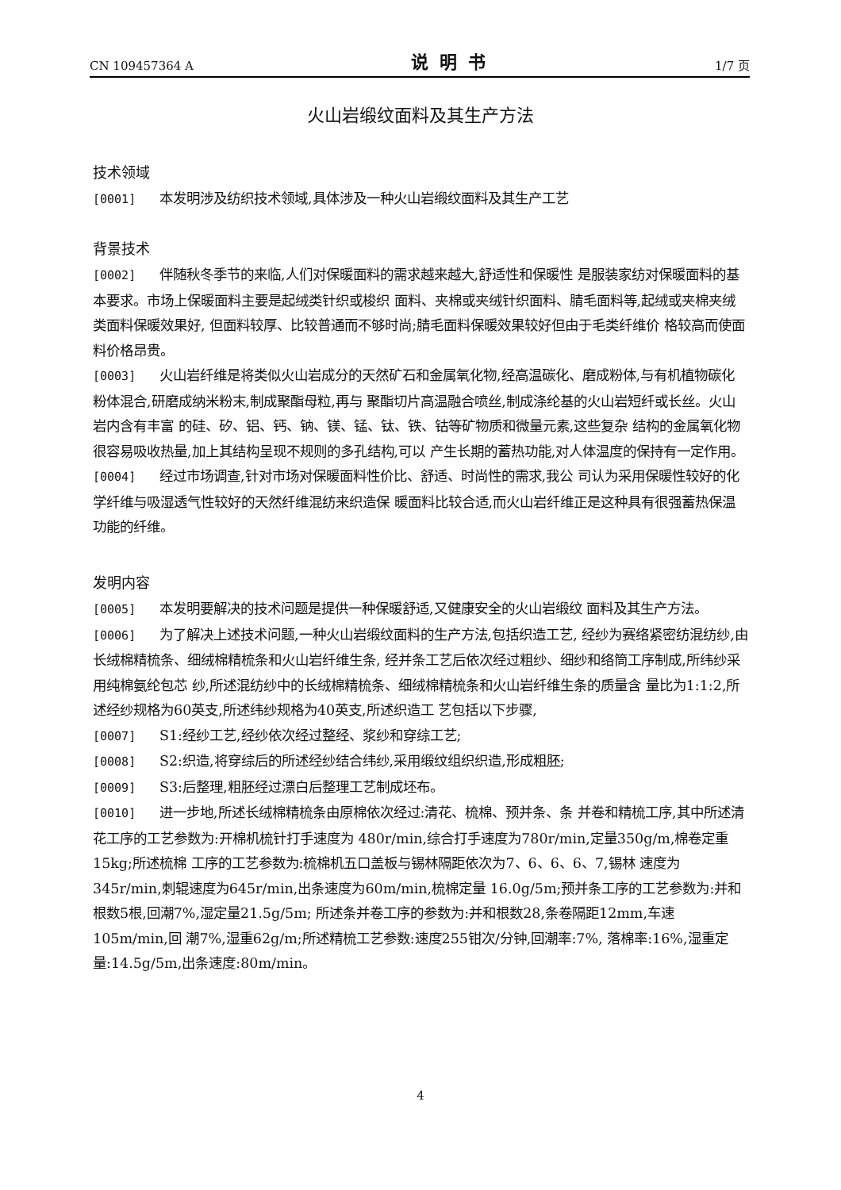CN 109457364 A 说明书 1/7 页
火山岩缎纹面料及其生产方法
技术领域
[0001] 本发明涉及纺织技术领域,具体涉及一种火山岩缎纹面料及其生产工艺
背景技术
[0002] 伴随秋冬季节的来临,人们对保暖面料的需求越来越大,舒适性和保暖性 是服装家纺对保暖面料的基本要求。市场上保暖面料主要是起绒类针织或梭织 面料、夹棉或夹绒针织面料、腈毛面料等,起绒或夹棉夹绒类面料保暖效果好, 但面料较厚、比较普通而不够时尚;腈毛面料保暖效果较好但由于毛类纤维价 格较高而使面料价格昂贵。
[0003] 火山岩纤维是将类似火山岩成分的天然矿石和金属氧化物,经高温碳化、磨成粉体,与有机植物碳化粉体混合,研磨成纳米粉末,制成聚酯母粒,再与 聚酯切片高温融合喷丝,制成涤纶基的火山岩短纤或长丝。火山岩内含有丰富 的硅、矽、铝、钙、钠、镁、锰、钛、铁、钴等矿物质和微量元素,这些复杂 结构的金属氧化物很容易吸收热量,加上其结构呈现不规则的多孔结构,可以 产生长期的蓄热功能,对人体温度的保持有一定作用。
[0004] 经过市场调查,针对市场对保暖面料性价比、舒适、时尚性的需求,我公 司认为采用保暖性较好的化学纤维与吸湿透气性较好的天然纤维混纺来织造保 暖面料比较合适,而火山岩纤维正是这种具有很强蓄热保温功能的纤维。
发明内容
[0005] 本发明要解决的技术问题是提供一种保暖舒适,又健康安全的火山岩缎纹 面料及其生产方法。
[0006] 为了解决上述技术问题,一种火山岩缎纹面料的生产方法,包括织造工艺, 经纱为赛络紧密纺混纺纱,由长绒棉精梳条、细绒棉精梳条和火山岩纤维生条, 经并条工艺后依次经过粗纱、细纱和络筒工序制成,所纬纱采用纯棉氨纶包芯 纱,所述混纺纱中的长绒棉精梳条、细绒棉精梳条和火山岩纤维生条的质量含 量比为1:1:2,所述经纱规格为60英支,所述纬纱规格为40英支,所述织造工 艺包括以下步骤,
[0007] S1:经纱工艺,经纱依次经过整经、浆纱和穿综工艺;
[0008] S2:织造,将穿综后的所述经纱结合纬纱,采用缎纹组织织造,形成粗胚;
[0009] S3:后整理,粗胚经过漂白后整理工艺制成坯布。
[0010] 进一步地,所述长绒棉精梳条由原棉依次经过:清花、梳棉、预并条、条 并卷和精梳工序,其中所述清花工序的工艺参数为:开棉机梳针打手速度为 480r/min,综合打手速度为780r/min,定量350g/m,棉卷定重15kg;所述梳棉 工序的工艺参数为:梳棉机五口盖板与锡林隔距依次为7、6、6、6、7,锡林 速度为345r/min,刺辊速度为645r/min,出条速度为60m/min,梳棉定量 16.0g/5m;预并条工序的工艺参数为:并和根数5根,回潮7%,湿定量21.5g/5m; 所述条并卷工序的参数为:并和根数28,条卷隔距12mm,车速105m/min,回 潮7%,湿重62g/m;所述精梳工艺参数:速度255钳次/分钟,回潮率:7%, 落棉率:16%,湿重定量:14.5g/5m,出条速度:80m/min。
4